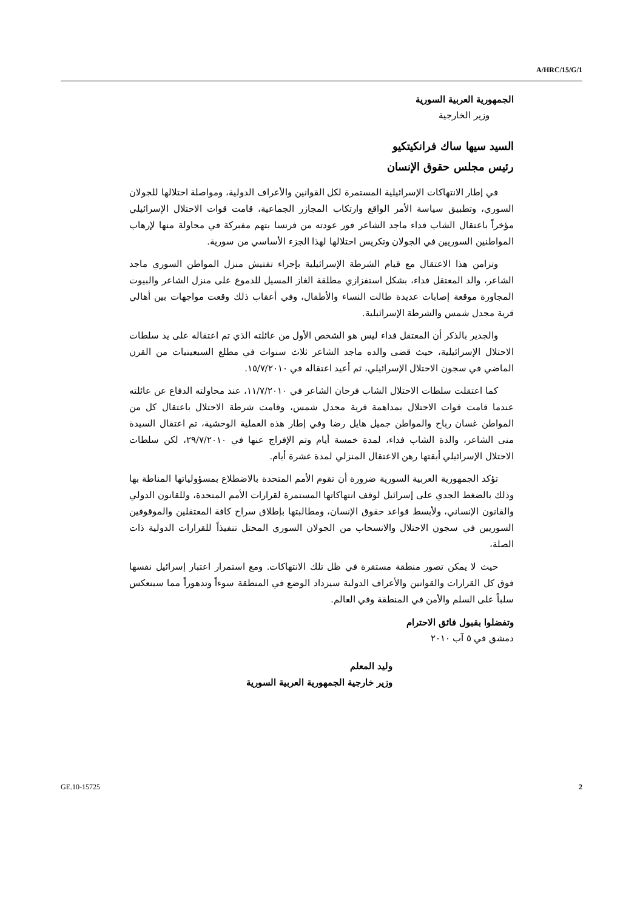A/HRC/15/G/1
الجمهورية العربية السورية
وزير الخارجية
السيد سيها ساك فرانكيتكيو
رئيس مجلس حقوق الإنسان
في إطار الانتهاكات الإسرائيلية المستمرة لكل القوانين والأعراف الدولية، ومواصلة احتلالها للجولان السوري، وتطبيق سياسة الأمر الواقع وارتكاب المجازر الجماعية، قامت قوات الاحتلال الإسرائيلي مؤخراً باعتقال الشاب فداء ماجد الشاعر فور عودته من فرنسا بتهم مفبركة في محاولة منها لإرهاب المواطنين السوريين في الجولان وتكريس احتلالها لهذا الجزء الأساسي من سورية.
وتزامن هذا الاعتقال مع قيام الشرطة الإسرائيلية بإجراء تفتيش منزل المواطن السوري ماجد الشاعر، والد المعتقل فداء، بشكل استفزازي مطلقة الغاز المسيل للدموع على منزل الشاعر والبيوت المجاورة موقعة إصابات عديدة طالت النساء والأطفال، وفي أعقاب ذلك وقعت مواجهات بين أهالي قرية مجدل شمس والشرطة الإسرائيلية.
والجدير بالذكر أن المعتقل فداء ليس هو الشخص الأول من عائلته الذي تم اعتقاله على يد سلطات الاحتلال الإسرائيلية، حيث قضى والده ماجد الشاعر ثلاث سنوات في مطلع السبعينيات من القرن الماضي في سجون الاحتلال الإسرائيلي، ثم أعيد اعتقاله في ١٥/٧/٢٠١٠.
كما اعتقلت سلطات الاحتلال الشاب فرحان الشاعر في ١١/٧/٢٠١٠، عند محاولته الدفاع عن عائلته عندما قامت قوات الاحتلال بمداهمة قرية مجدل شمس، وقامت شرطة الاحتلال باعتقال كل من المواطن غسان رباح والمواطن جميل هايل رضا وفي إطار هذه العملية الوحشية، تم اعتقال السيدة منى الشاعر، والدة الشاب فداء، لمدة خمسة أيام وتم الإفراج عنها في ٢٩/٧/٢٠١٠، لكن سلطات الاحتلال الإسرائيلي أبقتها رهن الاعتقال المنزلي لمدة عشرة أيام.
تؤكد الجمهورية العربية السورية ضرورة أن تقوم الأمم المتحدة بالاضطلاع بمسؤولياتها المناطة بها وذلك بالضغط الجدي على إسرائيل لوقف انتهاكاتها المستمرة لقرارات الأمم المتحدة، وللقانون الدولي والقانون الإنساني، ولأبسط قواعد حقوق الإنسان، ومطالبتها بإطلاق سراح كافة المعتقلين والموقوفين السوريين في سجون الاحتلال والانسحاب من الجولان السوري المحتل تنفيذاً للقرارات الدولية ذات الصلة،
حيث لا يمكن تصور منطقة مستقرة في ظل تلك الانتهاكات. ومع استمرار اعتبار إسرائيل نفسها فوق كل القرارات والقوانين والأعراف الدولية سيزداد الوضع في المنطقة سوءاً وتدهوراً مما سينعكس سلباً على السلم والأمن في المنطقة وفي العالم.
وتفضلوا بقبول فائق الاحترام
دمشق في ٥ آب ٢٠١٠
وليد المعلم
وزير خارجية الجمهورية العربية السورية
GE.10-15725 2